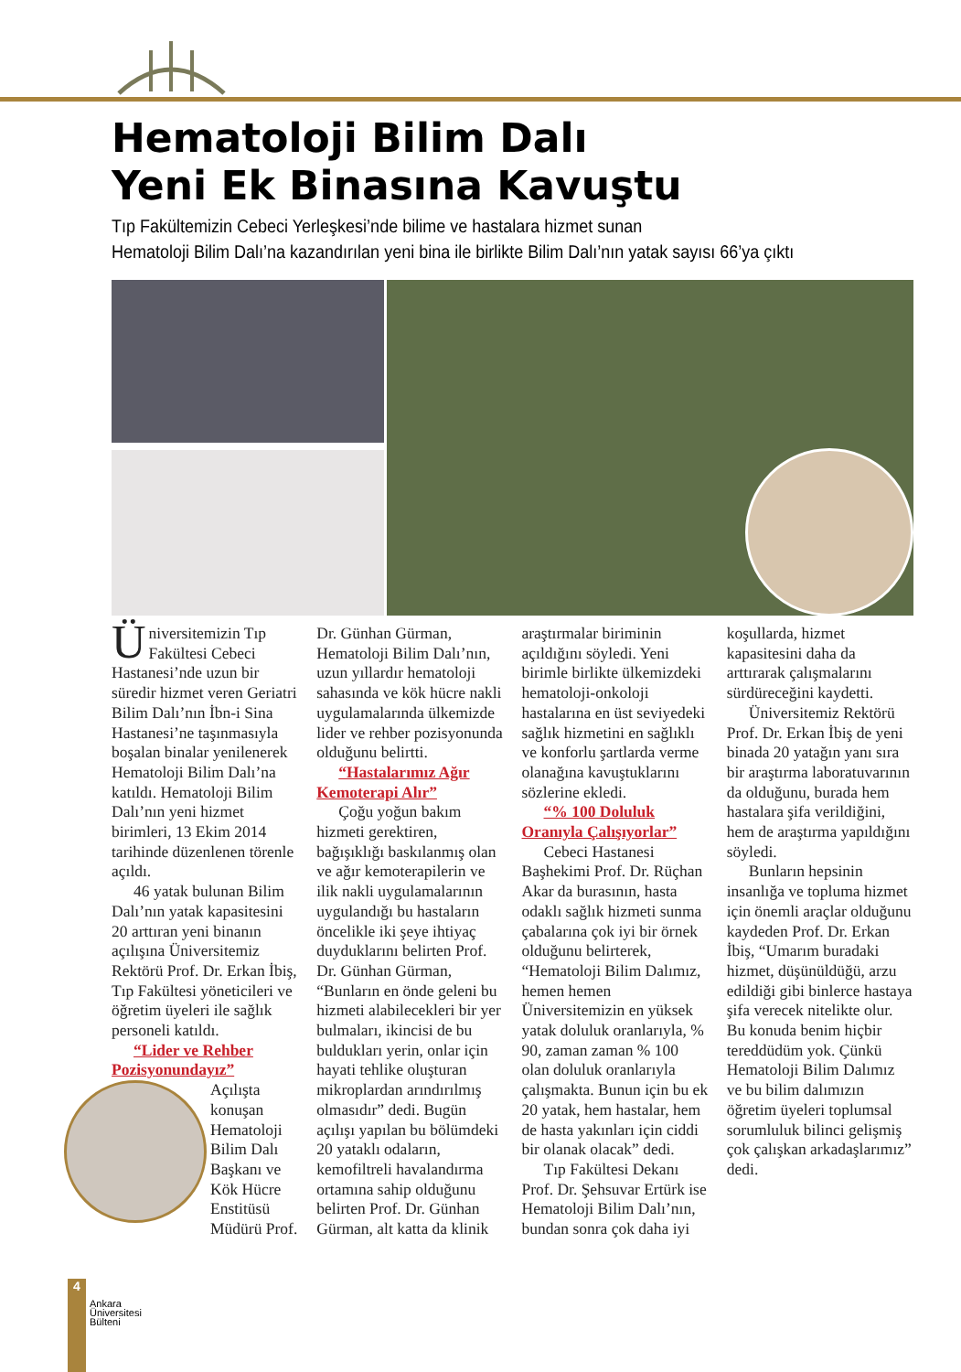Hematoloji Bilim Dalı
Yeni Ek Binasına Kavuştu
Tıp Fakültemizin Cebeci Yerleşkesi’nde bilime ve hastalara hizmet sunan
Hematoloji Bilim Dalı’na kazandırılan yeni bina ile birlikte Bilim Dalı’nın yatak sayısı 66’ya çıktı
Üniversitemizin Tıp Fakültesi Cebeci Hastanesi’nde uzun bir süredir hizmet veren Geriatri Bilim Dalı’nın İbn-i Sina Hastanesi’ne taşınmasıyla boşalan binalar yenilenerek Hematoloji Bilim Dalı’na katıldı. Hematoloji Bilim Dalı’nın yeni hizmet birimleri, 13 Ekim 2014 tarihinde düzenlenen törenle açıldı.
46 yatak bulunan Bilim Dalı’nın yatak kapasitesini 20 arttıran yeni binanın açılışına Üniversitemiz Rektörü Prof. Dr. Erkan İbiş, Tıp Fakültesi yöneticileri ve öğretim üyeleri ile sağlık personeli katıldı.
“Lider ve Rehber Pozisyonundayız”
Açılışta konuşan Hematoloji Bilim Dalı Başkanı ve Kök Hücre Enstitüsü Müdürü Prof. Dr. Günhan Gürman, Hematoloji Bilim Dalı’nın, uzun yıllardır hematoloji sahasında ve kök hücre nakli uygulamalarında ülkemizde lider ve rehber pozisyonunda olduğunu belirtti.
“Hastalarımız Ağır Kemoterapi Alır”
Çoğu yoğun bakım hizmeti gerektiren, bağışıklığı baskılanmış olan ve ağır kemoterapilerin ve ilik nakli uygulamalarının uygulandığı bu hastaların öncelikle iki şeye ihtiyaç duyduklarını belirten Prof. Dr. Günhan Gürman, “Bunların en önde geleni bu hizmeti alabilecekleri bir yer bulmaları, ikincisi de bu buldukları yerin, onlar için hayati tehlike oluşturan mikroplardan arındırılmış olmasıdır” dedi. Bugün açılışı yapılan bu bölümdeki 20 yataklı odaların, kemofiltreli havalandırma ortamına sahip olduğunu belirten Prof. Dr. Günhan Gürman, alt katta da klinik araştırmalar biriminin açıldığını söyledi. Yeni birimle birlikte ülkemizdeki hematoloji-onkoloji hastalarına en üst seviyedeki sağlık hizmetini en sağlıklı ve konforlu şartlarda verme olanağına kavuştuklarını sözlerine ekledi.
“% 100 Doluluk Oranıyla Çalışıyorlar”
Cebeci Hastanesi Başhekimi Prof. Dr. Rüçhan Akar da burasının, hasta odaklı sağlık hizmeti sunma çabalarına çok iyi bir örnek olduğunu belirterek, “Hematoloji Bilim Dalımız, hemen hemen Üniversitemizin en yüksek yatak doluluk oranlarıyla, % 90, zaman zaman % 100 olan doluluk oranlarıyla çalışmakta. Bunun için bu ek 20 yatak, hem hastalar, hem de hasta yakınları için ciddi bir olanak olacak” dedi.
Tıp Fakültesi Dekanı Prof. Dr. Şehsuvar Ertürk ise Hematoloji Bilim Dalı’nın, bundan sonra çok daha iyi koşullarda, hizmet kapasitesini daha da arttırarak çalışmalarını sürdüreceğini kaydetti.
Üniversitemiz Rektörü Prof. Dr. Erkan İbiş de yeni binada 20 yatağın yanı sıra bir araştırma laboratuvarının da olduğunu, burada hem hastalara şifa verildiğini, hem de araştırma yapıldığını söyledi.
Bunların hepsinin insanlığa ve topluma hizmet için önemli araçlar olduğunu kaydeden Prof. Dr. Erkan İbiş, “Umarım buradaki hizmet, düşünüldüğü, arzu edildiği gibi binlerce hastaya şifa verecek nitelikte olur. Bu konuda benim hiçbir tereddüdüm yok. Çünkü Hematoloji Bilim Dalımız ve bu bilim dalımızın öğretim üyeleri toplumsal sorumluluk bilinci gelişmiş çok çalışkan arkadaşlarımız” dedi.
4
Ankara
Üniversitesi
Bülteni